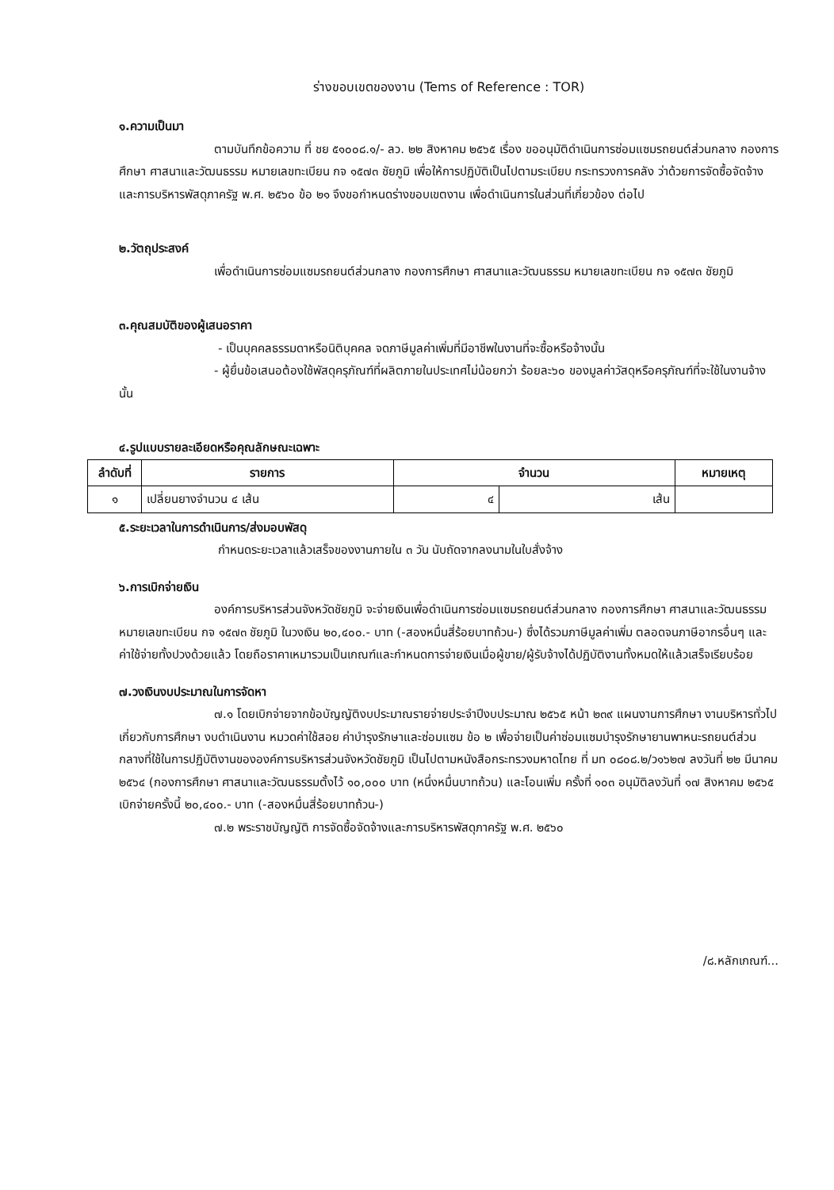ร่างขอบเขตของงาน (Tems of Reference : TOR)
๑.ความเป็นมา
ตามบันทึกข้อความ ที่ ชย ๕๑๐๐๘.๑/- ลว. ๒๒ สิงหาคม ๒๕๖๕ เรื่อง ขออนุมัติดำเนินการซ่อมแซมรถยนต์ส่วนกลาง กองการศึกษา ศาสนาและวัฒนธรรม หมายเลขทะเบียน กจ ๑๕๗๓ ชัยภูมิ เพื่อให้การปฏิบัติเป็นไปตามระเบียบ กระทรวงการคลัง ว่าด้วยการจัดซื้อจัดจ้างและการบริหารพัสดุภาครัฐ พ.ศ. ๒๕๖๐ ข้อ ๒๑ จึงขอกำหนดร่างขอบเขตงาน เพื่อดำเนินการในส่วนที่เกี่ยวข้อง ต่อไป
๒.วัตถุประสงค์
เพื่อดำเนินการซ่อมแซมรถยนต์ส่วนกลาง กองการศึกษา ศาสนาและวัฒนธรรม หมายเลขทะเบียน กจ ๑๕๗๓ ชัยภูมิ
๓.คุณสมบัติของผู้เสนอราคา
- เป็นบุคคลธรรมดาหรือนิติบุคคล จดภาษีมูลค่าเพิ่มที่มีอาชีพในงานที่จะซื้อหรือจ้างนั้น
- ผู้ยื่นข้อเสนอต้องใช้พัสดุครุภัณฑ์ที่ผลิตภายในประเทศไม่น้อยกว่า ร้อยละ๖๐ ของมูลค่าวัสดุหรือครุภัณฑ์ที่จะใช้ในงานจ้างนั้น
๔.รูปแบบรายละเอียดหรือคุณลักษณะเฉพาะ
| ลำดับที่ | รายการ | จำนวน | | หมายเหตุ |
| --- | --- | --- | --- | --- |
| ๑ | เปลี่ยนยางจำนวน ๔ เส้น | ๔ | เส้น | |
๕.ระยะเวลาในการดำเนินการ/ส่งมอบพัสดุ
กำหนดระยะเวลาแล้วเสร็จของงานภายใน ๓ วัน นับถัดจากลงนามในใบสั่งจ้าง
๖.การเบิกจ่ายเงิน
องค์การบริหารส่วนจังหวัดชัยภูมิ จะจ่ายเงินเพื่อดำเนินการซ่อมแซมรถยนต์ส่วนกลาง กองการศึกษา ศาสนาและวัฒนธรรม หมายเลขทะเบียน กจ ๑๕๗๓ ชัยภูมิ ในวงเงิน ๒๐,๔๐๐.- บาท (-สองหมื่นสี่ร้อยบาทถ้วน-) ซึ่งได้รวมภาษีมูลค่าเพิ่ม ตลอดจนภาษีอากรอื่นๆ และค่าใช้จ่ายทั้งปวงด้วยแล้ว โดยถือราคาเหมารวมเป็นเกณฑ์และกำหนดการจ่ายเงินเมื่อผู้ขาย/ผู้รับจ้างได้ปฏิบัติงานทั้งหมดให้แล้วเสร็จเรียบร้อย
๗.วงเงินงบประมาณในการจัดหา
๗.๑ โดยเบิกจ่ายจากข้อบัญญัติงบประมาณรายจ่ายประจำปีงบประมาณ ๒๕๖๕ หน้า ๒๓๙ แผนงานการศึกษา งานบริหารทั่วไปเกี่ยวกับการศึกษา งบดำเนินงาน หมวดค่าใช้สอย ค่าบำรุงรักษาและซ่อมแซม ข้อ ๒ เพื่อจ่ายเป็นค่าซ่อมแซมบำรุงรักษายานพาหนะรถยนต์ส่วนกลางที่ใช้ในการปฏิบัติงานขององค์การบริหารส่วนจังหวัดชัยภูมิ เป็นไปตามหนังสือกระทรวงมหาดไทย ที่ มท ๐๘๐๘.๒/ว๑๖๒๗ ลงวันที่ ๒๒ มีนาคม ๒๕๖๔ (กองการศึกษา ศาสนาและวัฒนธรรมตั้งไว้ ๑๐,๐๐๐ บาท (หนึ่งหมื่นบาทถ้วน) และโอนเพิ่ม ครั้งที่ ๑๐๓ อนุมัติลงวันที่ ๑๗ สิงหาคม ๒๕๖๕ เบิกจ่ายครั้งนี้ ๒๐,๔๐๐.- บาท (-สองหมื่นสี่ร้อยบาทถ้วน-)
๗.๒ พระราชบัญญัติ การจัดซื้อจัดจ้างและการบริหารพัสดุภาครัฐ พ.ศ. ๒๕๖๐
/๘.หลักเกณฑ์...